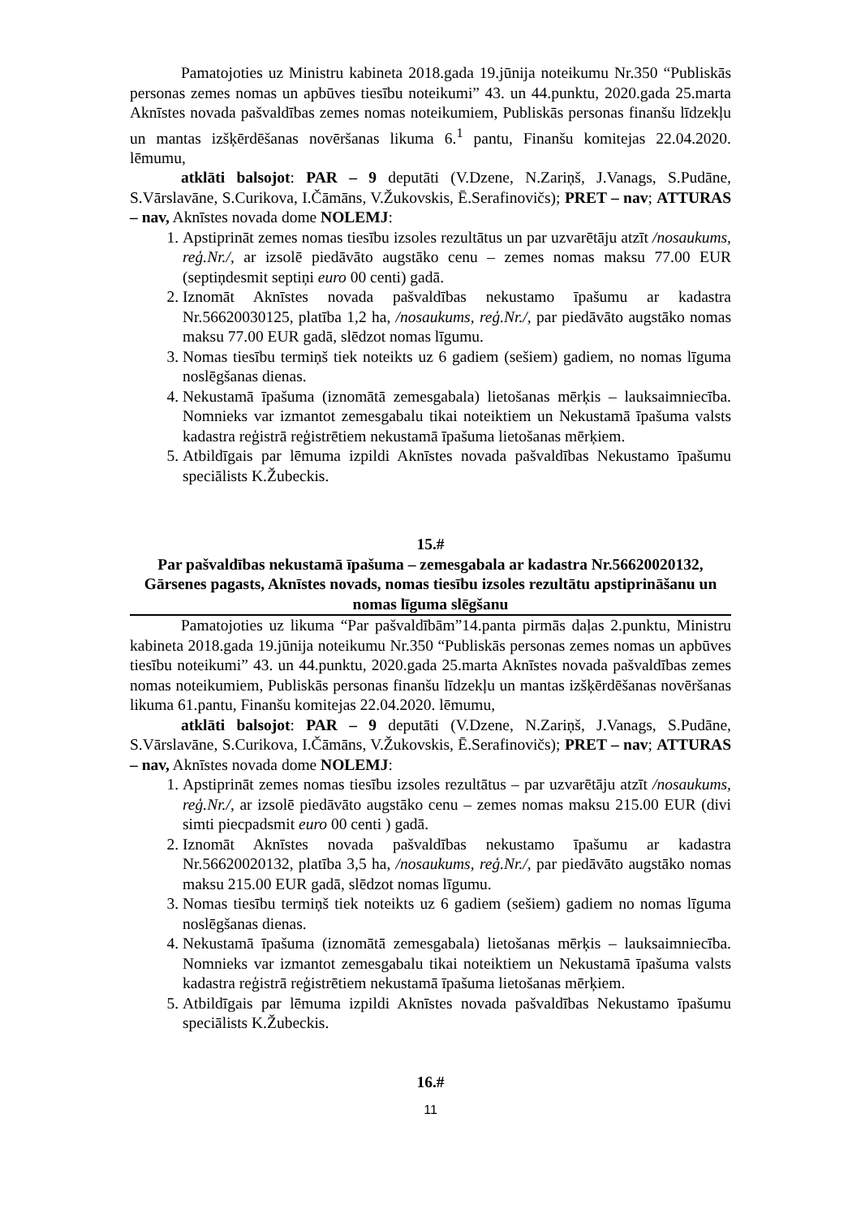Pamatojoties uz Ministru kabineta 2018.gada 19.jūnija noteikumu Nr.350 “Publiskās personas zemes nomas un apbūves tiesību noteikumi” 43. un 44.punktu, 2020.gada 25.marta Aknīstes novada pašvaldības zemes nomas noteikumiem, Publiskās personas finanšu līdzekļu un mantas izšķērdēšanas novēršanas likuma 6.<sup>1</sup> pantu, Finanšu komitejas 22.04.2020. lēmumu,
atklāti balsojot: PAR – 9 deputāti (V.Dzene, N.Zariņš, J.Vanags, S.Pudāne, S.Vārslavāne, S.Curikova, I.Čāmāns, V.Žukovskis, Ē.Serafinovičs); PRET – nav; ATTURAS – nav, Aknīstes novada dome NOLEMJ:
1. Apstiprināt zemes nomas tiesību izsoles rezultātus un par uzvarētāju atzīt /nosaukums, reģ.Nr./, ar izsolē piedāvāto augstāko cenu – zemes nomas maksu 77.00 EUR (septiņdesmit septiņi euro 00 centi) gadā.
2. Iznomāt Aknīstes novada pašvaldības nekustamo īpašumu ar kadastra Nr.56620030125, platība 1,2 ha, /nosaukums, reģ.Nr./, par piedāvāto augstāko nomas maksu 77.00 EUR gadā, slēdzot nomas līgumu.
3. Nomas tiesību termiņš tiek noteikts uz 6 gadiem (sešiem) gadiem, no nomas līguma noslēgšanas dienas.
4. Nekustamā īpašuma (iznomātā zemesgabala) lietošanas mērķis – lauksaimniecība. Nomnieks var izmantot zemesgabalu tikai noteiktiem un Nekustamā īpašuma valsts kadastra reģistrā reģistrētiem nekustamā īpašuma lietošanas mērķiem.
5. Atbildīgais par lēmuma izpildi Aknīstes novada pašvaldības Nekustamo īpašumu speciālists K.Žubeckis.
15.#
Par pašvaldības nekustamā īpašuma – zemesgabala ar kadastra Nr.56620020132, Gārsenes pagasts, Aknīstes novads, nomas tiesību izsoles rezultātu apstiprināšanu un nomas līguma slēgšanu
Pamatojoties uz likuma “Par pašvaldībām”14.panta pirmās daļas 2.punktu, Ministru kabineta 2018.gada 19.jūnija noteikumu Nr.350 “Publiskās personas zemes nomas un apbūves tiesību noteikumi” 43. un 44.punktu, 2020.gada 25.marta Aknīstes novada pašvaldības zemes nomas noteikumiem, Publiskās personas finanšu līdzekļu un mantas izšķērdēšanas novēršanas likuma 61.pantu, Finanšu komitejas 22.04.2020. lēmumu,
atklāti balsojot: PAR – 9 deputāti (V.Dzene, N.Zariņš, J.Vanags, S.Pudāne, S.Vārslavāne, S.Curikova, I.Čāmāns, V.Žukovskis, Ē.Serafinovičs); PRET – nav; ATTURAS – nav, Aknīstes novada dome NOLEMJ:
1. Apstiprināt zemes nomas tiesību izsoles rezultātus – par uzvarētāju atzīt /nosaukums, reģ.Nr./, ar izsolē piedāvāto augstāko cenu – zemes nomas maksu 215.00 EUR (divi simti piecpadsmit euro 00 centi ) gadā.
2. Iznomāt Aknīstes novada pašvaldības nekustamo īpašumu ar kadastra Nr.56620020132, platība 3,5 ha, /nosaukums, reģ.Nr./, par piedāvāto augstāko nomas maksu 215.00 EUR gadā, slēdzot nomas līgumu.
3. Nomas tiesību termiņš tiek noteikts uz 6 gadiem (sešiem) gadiem no nomas līguma noslēgšanas dienas.
4. Nekustamā īpašuma (iznomātā zemesgabala) lietošanas mērķis – lauksaimniecība. Nomnieks var izmantot zemesgabalu tikai noteiktiem un Nekustamā īpašuma valsts kadastra reģistrā reģistrētiem nekustamā īpašuma lietošanas mērķiem.
5. Atbildīgais par lēmuma izpildi Aknīstes novada pašvaldības Nekustamo īpašumu speciālists K.Žubeckis.
16.#
11